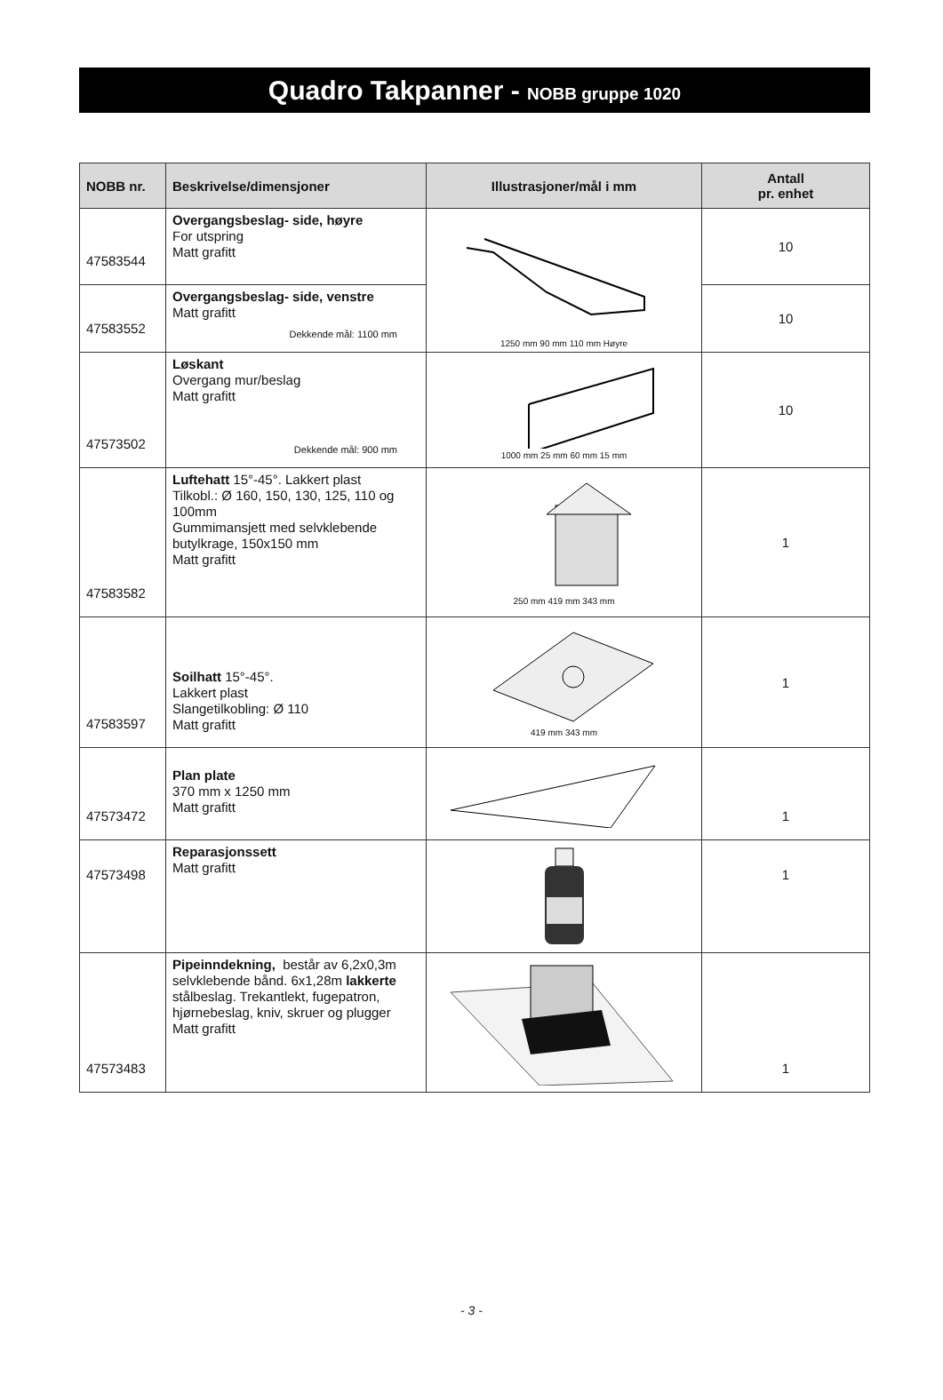Quadro Takpanner - NOBB gruppe 1020
| NOBB nr. | Beskrivelse/dimensjoner | Illustrasjoner/mål i mm | Antall pr. enhet |
| --- | --- | --- | --- |
| 47583544 | Overgangsbeslag- side, høyre For utspring Matt grafitt | 1250 mm 90 mm 110 mm Høyre | 10 |
| 47583552 | Overgangsbeslag- side, venstre Matt grafitt Dekkende mål: 1100 mm | | 10 |
| 47573502 | Løskant Overgang mur/beslag Matt grafitt Dekkende mål: 900 mm | 1000 mm 25 mm 60 mm 15 mm | 10 |
| 47583582 | Luftehatt 15°-45°. Lakkert plast Tilkobl.: Ø 160, 150, 130, 125, 110 og 100mm Gummimansjett med selvklebende butylkrage, 150x150 mm Matt grafitt | 250 mm 419 mm 343 mm | 1 |
| 47583597 | Soilhatt 15°-45°. Lakkert plast Slangetilkobling: Ø 110 Matt grafitt | 419 mm 343 mm | 1 |
| 47573472 | Plan plate 370 mm x 1250 mm Matt grafitt | | 1 |
| 47573498 | Reparasjonssett Matt grafitt | | 1 |
| 47573483 | Pipeinndekning, består av 6,2x0,3m selvklebende bånd. 6x1,28m lakkerte stålbeslag. Trekantlekt, fugepatron, hjørnebeslag, kniv, skruer og plugger Matt grafitt | | 1 |
- 3 -